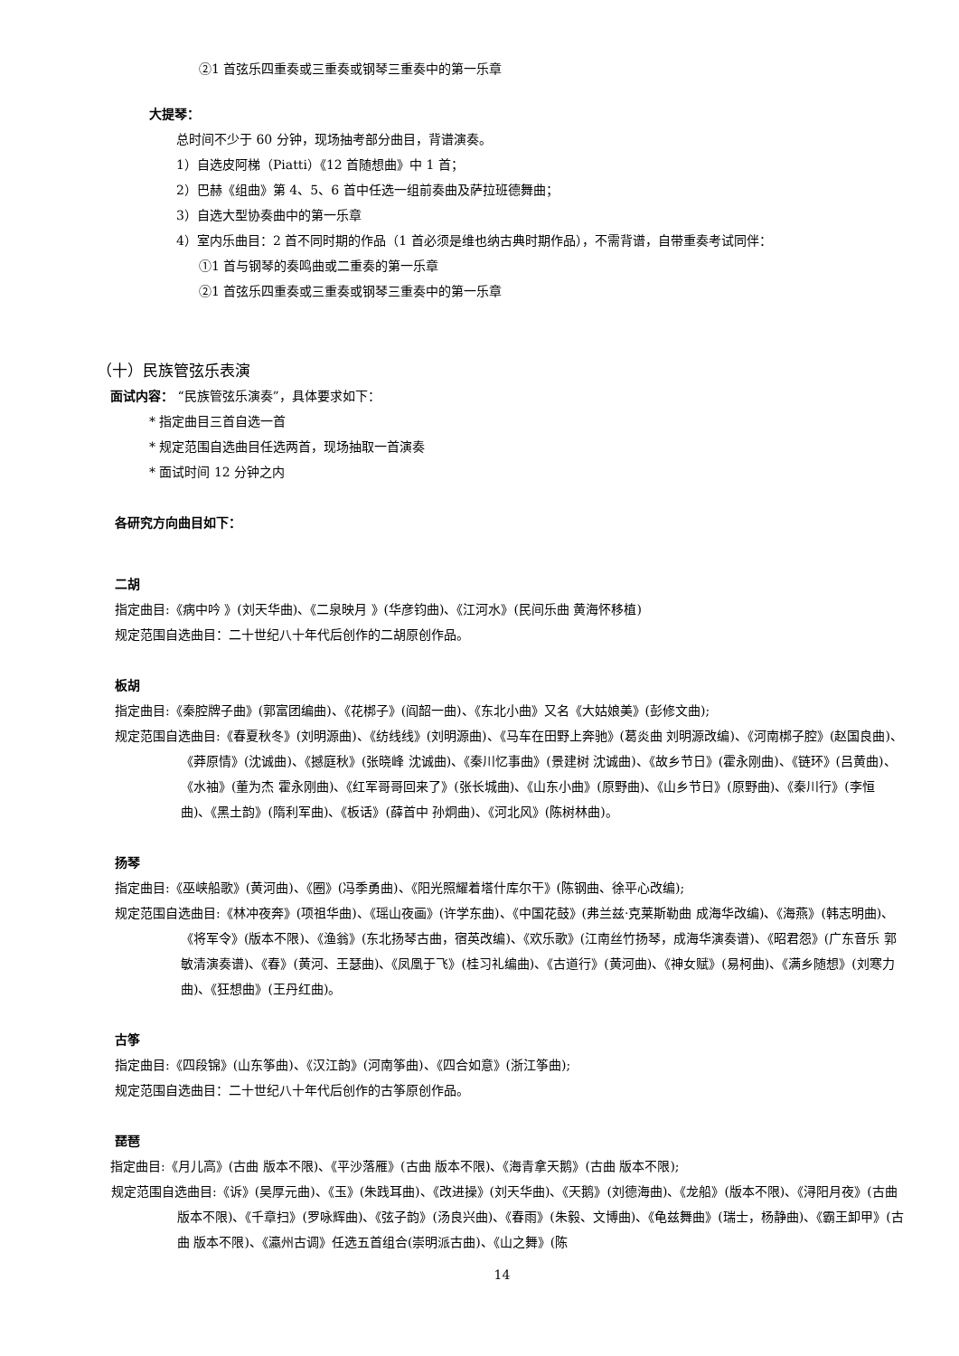②1 首弦乐四重奏或三重奏或钢琴三重奏中的第一乐章
大提琴：
总时间不少于 60 分钟，现场抽考部分曲目，背谱演奏。
1）自选皮阿梯（Piatti）《12 首随想曲》中 1 首；
2）巴赫《组曲》第 4、5、6 首中任选一组前奏曲及萨拉班德舞曲；
3）自选大型协奏曲中的第一乐章
4）室内乐曲目：2 首不同时期的作品（1 首必须是维也纳古典时期作品），不需背谱，自带重奏考试同伴：
①1 首与钢琴的奏鸣曲或二重奏的第一乐章
②1 首弦乐四重奏或三重奏或钢琴三重奏中的第一乐章
（十）民族管弦乐表演
面试内容： “民族管弦乐演奏”，具体要求如下：
* 指定曲目三首自选一首
* 规定范围自选曲目任选两首，现场抽取一首演奏
* 面试时间 12 分钟之内
各研究方向曲目如下：
二胡
指定曲目:《病中吟 》(刘天华曲)、《二泉映月 》(华彦钧曲)、《江河水》(民间乐曲 黄海怀移植)
规定范围自选曲目：二十世纪八十年代后创作的二胡原创作品。
板胡
指定曲目:《秦腔牌子曲》(郭富团编曲)、《花梆子》(阎韶一曲)、《东北小曲》又名《大姑娘美》(彭修文曲);
规定范围自选曲目:《春夏秋冬》(刘明源曲)、《纺线线》(刘明源曲)、《马车在田野上奔驰》(葛炎曲 刘明源改编)、《河南梆子腔》(赵国良曲)、《莽原情》(沈诚曲)、《撼庭秋》(张晓峰 沈诚曲)、《秦川忆事曲》(景建树 沈诚曲)、《故乡节日》(霍永刚曲)、《链环》(吕黄曲)、《水袖》(董为杰 霍永刚曲)、《红军哥哥回来了》(张长城曲)、《山东小曲》(原野曲)、《山乡节日》(原野曲)、《秦川行》(李恒曲)、《黑土韵》(隋利军曲)、《板话》(薛首中 孙炯曲)、《河北风》(陈树林曲)。
扬琴
指定曲目:《巫峡船歌》(黄河曲)、《圈》(冯季勇曲)、《阳光照耀着塔什库尔干》(陈钢曲、徐平心改编);
规定范围自选曲目:《林冲夜奔》(项祖华曲)、《瑶山夜画》(许学东曲)、《中国花鼓》(弗兰兹·克莱斯勒曲 成海华改编)、《海燕》(韩志明曲)、《将军令》(版本不限)、《渔翁》(东北扬琴古曲，宿英改编)、《欢乐歌》(江南丝竹扬琴，成海华演奏谱)、《昭君怨》(广东音乐 郭敏清演奏谱)、《春》(黄河、王瑟曲)、《凤凰于飞》(桂习礼编曲)、《古道行》(黄河曲)、《神女赋》(易柯曲)、《满乡随想》(刘寒力曲)、《狂想曲》(王丹红曲)。
古筝
指定曲目:《四段锦》(山东筝曲)、《汉江韵》(河南筝曲)、《四合如意》(浙江筝曲);
规定范围自选曲目：二十世纪八十年代后创作的古筝原创作品。
琵琶
指定曲目:《月儿高》(古曲 版本不限)、《平沙落雁》(古曲 版本不限)、《海青拿天鹅》(古曲 版本不限);
规定范围自选曲目:《诉》(吴厚元曲)、《玉》(朱践耳曲)、《改进操》(刘天华曲)、《天鹅》(刘德海曲)、《龙船》(版本不限)、《浔阳月夜》(古曲 版本不限)、《千章扫》(罗咏辉曲)、《弦子韵》(汤良兴曲)、《春雨》(朱毅、文博曲)、《龟兹舞曲》(瑞士，杨静曲)、《霸王卸甲》(古曲 版本不限)、《瀛州古调》任选五首组合(崇明派古曲)、《山之舞》(陈
14